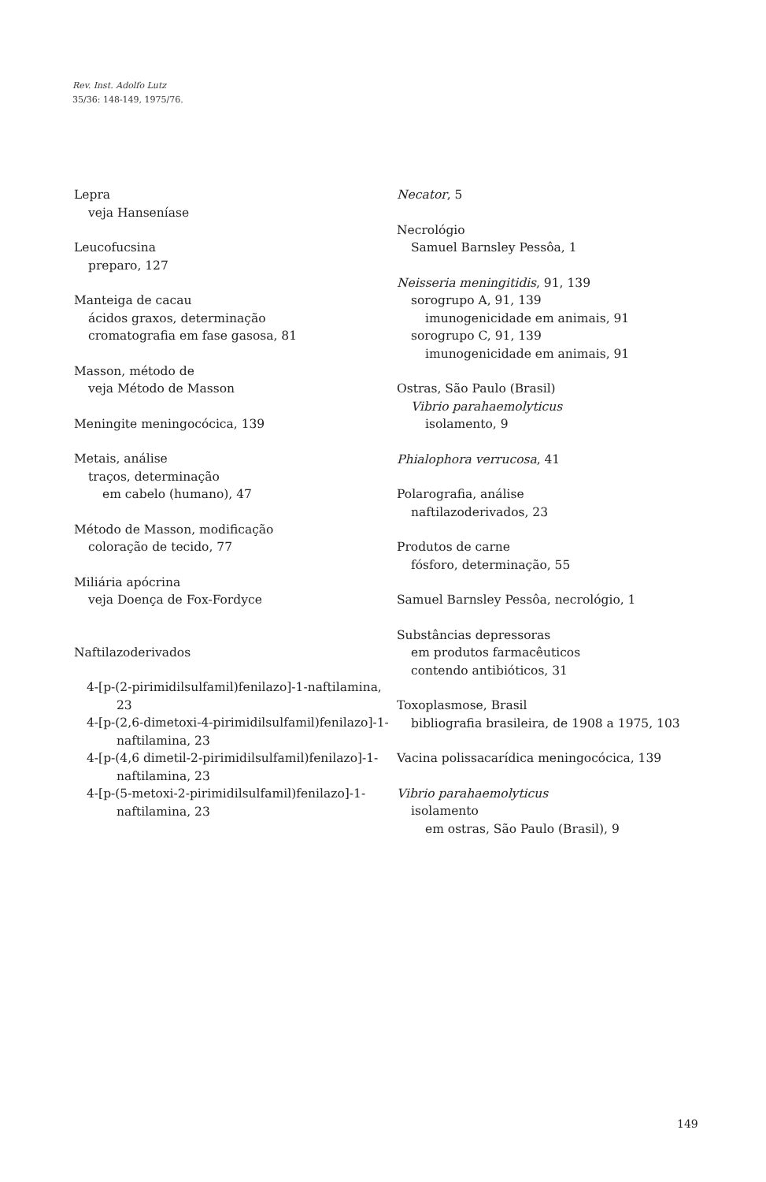Rev. Inst. Adolfo Lutz
35/36: 148-149, 1975/76.
Lepra
veja Hanseníase
Leucofucsina
preparo, 127
Manteiga de cacau
ácidos graxos, determinação
cromatografia em fase gasosa, 81
Masson, método de
veja Método de Masson
Meningite meningocócica, 139
Metais, análise
traços, determinação
em cabelo (humano), 47
Método de Masson, modificação
coloração de tecido, 77
Miliária apócrina
veja Doença de Fox-Fordyce
Naftilazoderivados
4-[p-(2-pirimidilsulfamil)fenilazo]-1-naftilamina, 23
4-[p-(2,6-dimetoxi-4-pirimidilsulfamil)fenilazo]-1-naftilamina, 23
4-[p-(4,6 dimetil-2-pirimidilsulfamil)fenilazo]-1-naftilamina, 23
4-[p-(5-metoxi-2-pirimidilsulfamil)fenilazo]-1-naftilamina, 23
Necator, 5
Necrológio
Samuel Barnsley Pessôa, 1
Neisseria meningitidis, 91, 139
sorogrupo A, 91, 139
imunogenicidade em animais, 91
sorogrupo C, 91, 139
imunogenicidade em animais, 91
Ostras, São Paulo (Brasil)
Vibrio parahaemolyticus
isolamento, 9
Phialophora verrucosa, 41
Polarografia, análise
naftilazoderivados, 23
Produtos de carne
fósforo, determinação, 55
Samuel Barnsley Pessôa, necrológio, 1
Substâncias depressoras
em produtos farmacêuticos
contendo antibióticos, 31
Toxoplasmose, Brasil
bibliografia brasileira, de 1908 a 1975, 103
Vacina polissacarídica meningocócica, 139
Vibrio parahaemolyticus
isolamento
em ostras, São Paulo (Brasil), 9
149